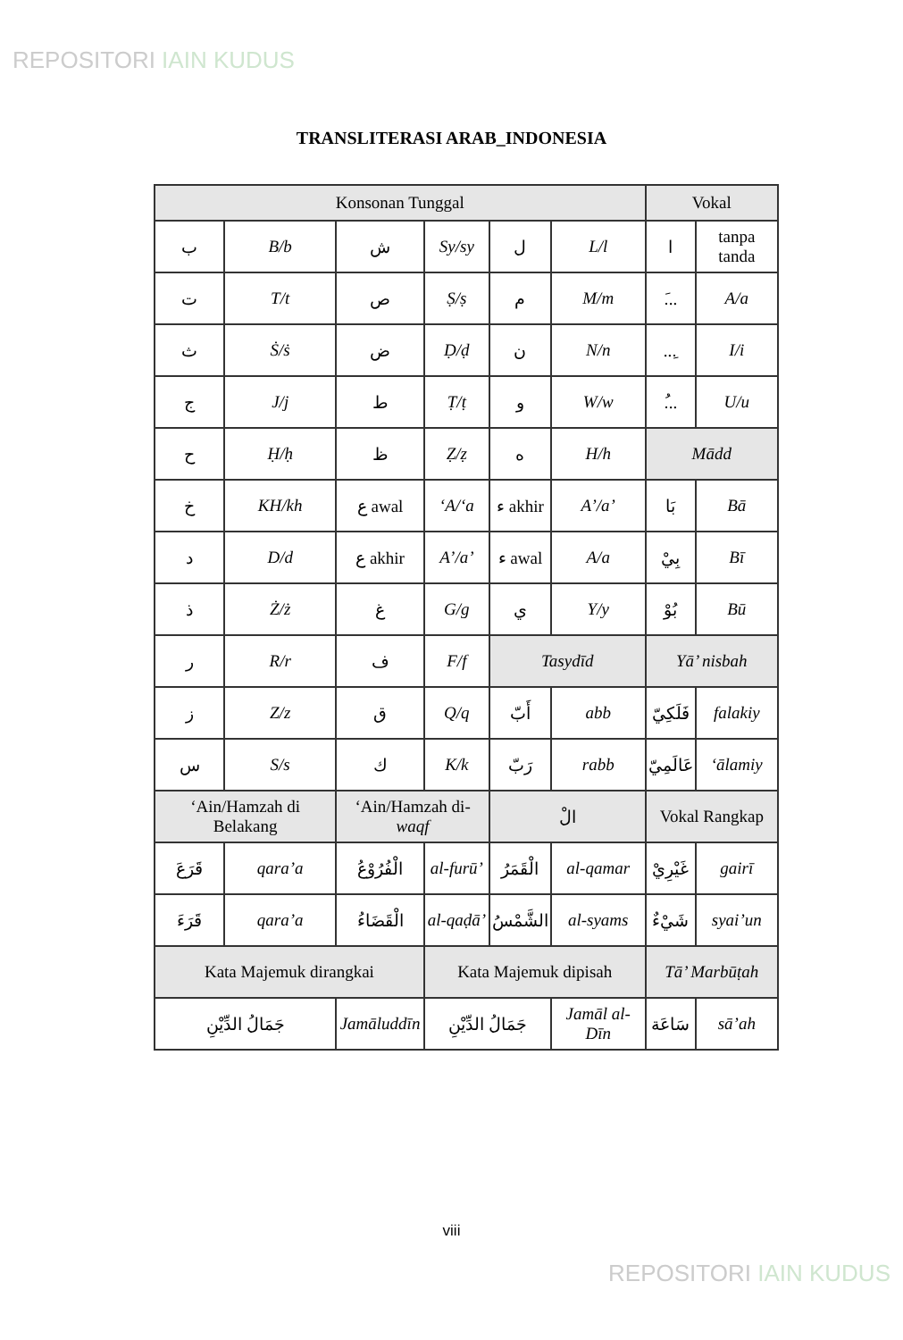REPOSITORI IAIN KUDUS
TRANSLITERASI ARAB_INDONESIA
| Konsonan Tunggal | | | | | | Vokal | |
| --- | --- | --- | --- | --- | --- | --- | --- |
| ب | B/b | ش | Sy/sy | ل | L/l | ا | tanpa tanda |
| ت | T/t | ص | Ṣ/ṣ | م | M/m | .َ.. | A/a |
| ث | Ṡ/ṡ | ض | Ḍ/ḍ | ن | N/n | ...ِ | I/i |
| ج | J/j | ط | Ṭ/ṭ | و | W/w | .ُ.. | U/u |
| ح | Ḥ/ḥ | ظ | Ẓ/ẓ | ه | H/h | Mādd | |
| خ | KH/kh | ع awal | ‘A/‘a | ء akhir | A’/a’ | بَا | Bā |
| د | D/d | ع akhir | A’/a’ | ء awal | A/a | بِيْ | Bī |
| ذ | Ż/ż | غ | G/g | ي | Y/y | بُوْ | Bū |
| ر | R/r | ف | F/f | Tasydīd | | Yā’ nisbah | |
| ز | Z/z | ق | Q/q | أَبّ | abb | فَلَكِيّ | falakiy |
| س | S/s | ك | K/k | رَبّ | rabb | عَالَمِيّ | ‘ālamiy |
| ‘Ain/Hamzah di Belakang | | ‘Ain/Hamzah di- waqf | | الْ | | Vokal Rangkap | |
| قَرَعَ | qara’a | الْفُرُوْعُ | al-furū’ | الْقَمَرُ | al-qamar | غَيْرِيْ | gairī |
| قَرَءَ | qara’a | الْقَضَاءُ | al-qaḍā’ | الشَّمْسُ | al-syams | شَيْءٌ | syai’un |
| Kata Majemuk dirangkai | | | Kata Majemuk dipisah | | | Tā’ Marbūṭah | |
| جَمَالُ الدِّيْنِ | | Jamāluddīn | جَمَالُ الدِّيْنِ | | Jamāl al-Dīn | سَاعَة | sā’ah |
viii
REPOSITORI IAIN KUDUS